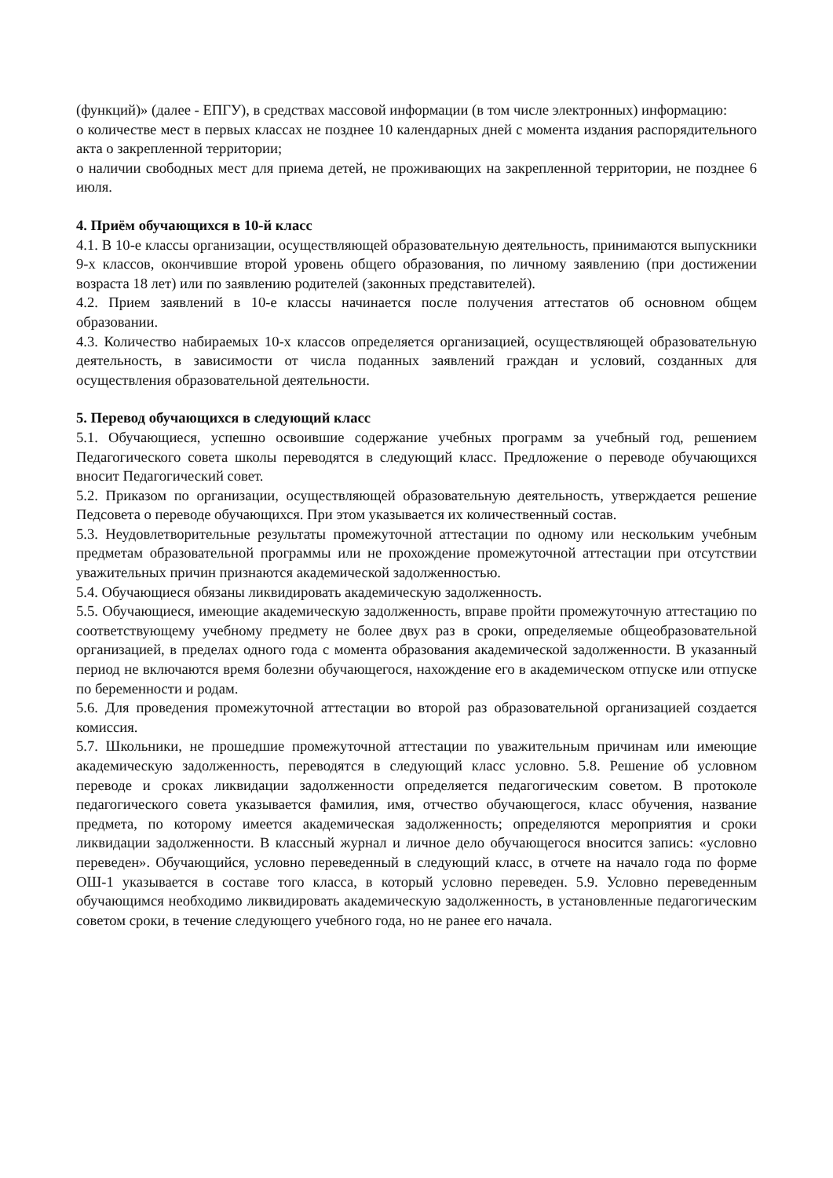(функций)» (далее - ЕПГУ), в средствах массовой информации (в том числе электронных) информацию:
о количестве мест в первых классах не позднее 10 календарных дней с момента издания распорядительного акта о закрепленной территории;
о наличии свободных мест для приема детей, не проживающих на закрепленной территории, не позднее 6 июля.
4. Приём обучающихся в 10-й класс
4.1. В 10-е классы организации, осуществляющей образовательную деятельность, принимаются выпускники 9-х классов, окончившие второй уровень общего образования, по личному заявлению (при достижении возраста 18 лет) или по заявлению родителей (законных представителей).
4.2. Прием заявлений в 10-е классы начинается после получения аттестатов об основном общем образовании.
4.3. Количество набираемых 10-х классов определяется организацией, осуществляющей образовательную деятельность, в зависимости от числа поданных заявлений граждан и условий, созданных для осуществления образовательной деятельности.
5. Перевод обучающихся в следующий класс
5.1. Обучающиеся, успешно освоившие содержание учебных программ за учебный год, решением Педагогического совета школы переводятся в следующий класс. Предложение о переводе обучающихся вносит Педагогический совет.
5.2. Приказом по организации, осуществляющей образовательную деятельность, утверждается решение Педсовета о переводе обучающихся. При этом указывается их количественный состав.
5.3. Неудовлетворительные результаты промежуточной аттестации по одному или нескольким учебным предметам образовательной программы или не прохождение промежуточной аттестации при отсутствии уважительных причин признаются академической задолженностью.
5.4. Обучающиеся обязаны ликвидировать академическую задолженность.
5.5. Обучающиеся, имеющие академическую задолженность, вправе пройти промежуточную аттестацию по соответствующему учебному предмету не более двух раз в сроки, определяемые общеобразовательной организацией, в пределах одного года с момента образования академической задолженности. В указанный период не включаются время болезни обучающегося, нахождение его в академическом отпуске или отпуске по беременности и родам.
5.6. Для проведения промежуточной аттестации во второй раз образовательной организацией создается комиссия.
5.7. Школьники, не прошедшие промежуточной аттестации по уважительным причинам или имеющие академическую задолженность, переводятся в следующий класс условно. 5.8. Решение об условном переводе и сроках ликвидации задолженности определяется педагогическим советом. В протоколе педагогического совета указывается фамилия, имя, отчество обучающегося, класс обучения, название предмета, по которому имеется академическая задолженность; определяются мероприятия и сроки ликвидации задолженности. В классный журнал и личное дело обучающегося вносится запись: «условно переведен». Обучающийся, условно переведенный в следующий класс, в отчете на начало года по форме ОШ-1 указывается в составе того класса, в который условно переведен. 5.9. Условно переведенным обучающимся необходимо ликвидировать академическую задолженность, в установленные педагогическим советом сроки, в течение следующего учебного года, но не ранее его начала.